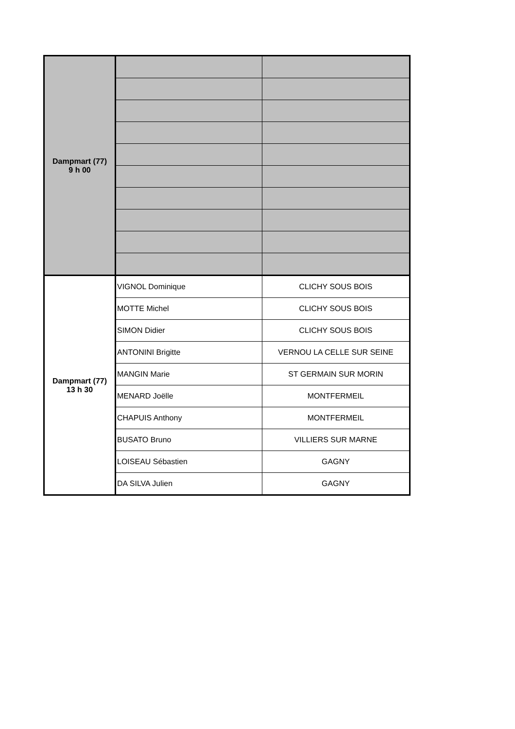| Dampmart (77) 9 h 00 | | |
| Dampmart (77) 13 h 30 | VIGNOL Dominique | CLICHY SOUS BOIS |
| | MOTTE Michel | CLICHY SOUS BOIS |
| | SIMON Didier | CLICHY SOUS BOIS |
| | ANTONINI Brigitte | VERNOU LA CELLE SUR SEINE |
| | MANGIN Marie | ST GERMAIN SUR MORIN |
| | MENARD Joëlle | MONTFERMEIL |
| | CHAPUIS Anthony | MONTFERMEIL |
| | BUSATO Bruno | VILLIERS SUR MARNE |
| | LOISEAU Sébastien | GAGNY |
| | DA SILVA Julien | GAGNY |